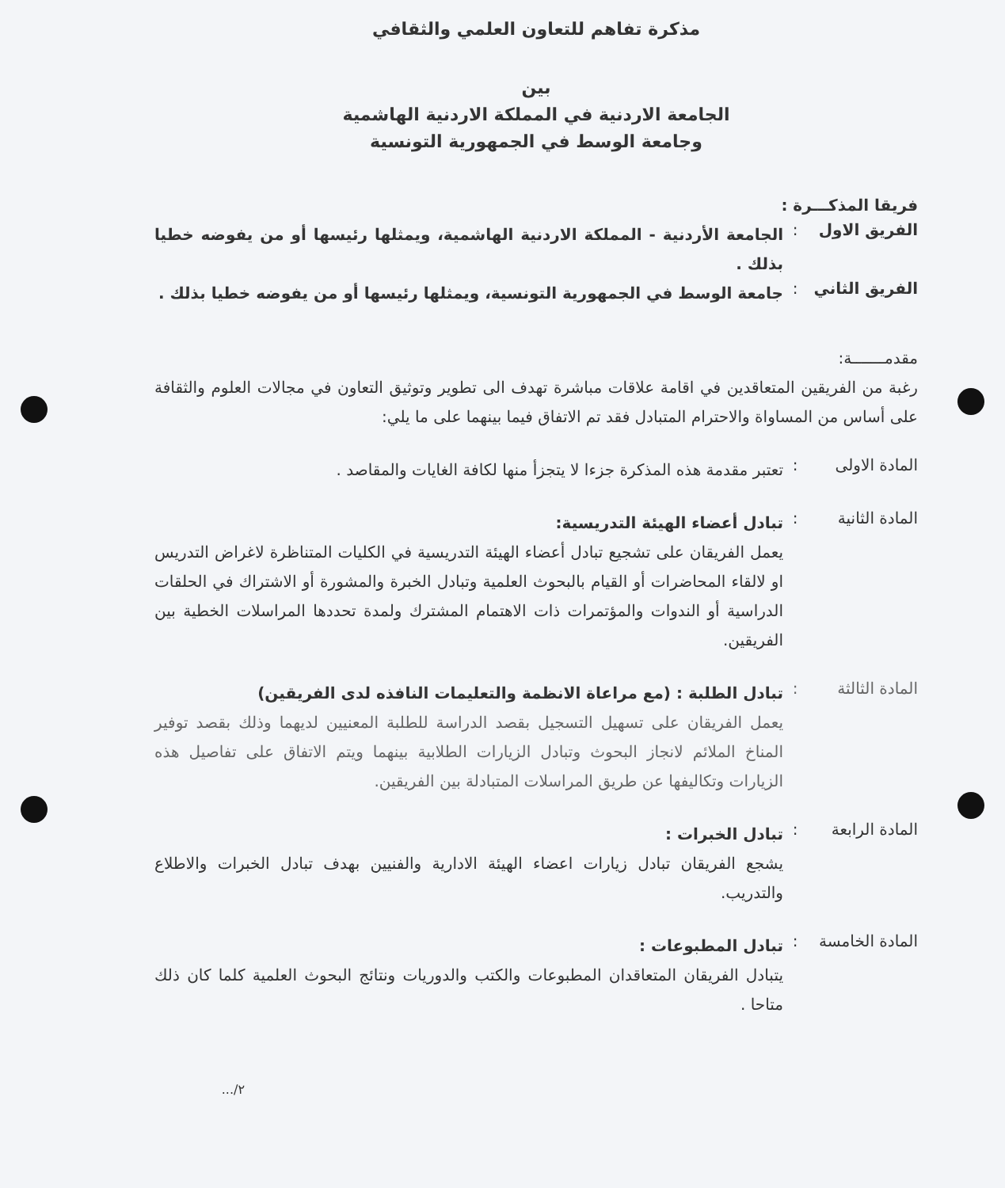مذكرة تفاهم للتعاون العلمي والثقافي
بين
الجامعة الاردنية في المملكة الاردنية الهاشمية
وجامعة الوسط في الجمهورية التونسية
فريقا المذكـــرة :
الفريق الاول
:
الجامعة الأردنية - المملكة الاردنية الهاشمية، ويمثلها رئيسها أو من يفوضه خطيا بذلك .
الفريق الثاني
:
جامعة الوسط في الجمهورية التونسية، ويمثلها رئيسها أو من يفوضه خطيا بذلك .
مقدمـــــــة:
رغبة من الفريقين المتعاقدين في اقامة علاقات مباشرة تهدف الى تطوير وتوثيق التعاون في مجالات العلوم والثقافة على أساس من المساواة والاحترام المتبادل فقد تم الاتفاق فيما بينهما على ما يلي:
المادة الاولى
:
تعتبر مقدمة هذه المذكرة جزءا لا يتجزأ منها لكافة الغايات والمقاصد .
المادة الثانية
:
تبادل أعضاء الهيئة التدريسية:
يعمل الفريقان على تشجيع تبادل أعضاء الهيئة التدريسية في الكليات المتناظرة لاغراض التدريس او لالقاء المحاضرات أو القيام بالبحوث العلمية وتبادل الخبرة والمشورة أو الاشتراك في الحلقات الدراسية أو الندوات والمؤتمرات ذات الاهتمام المشترك ولمدة تحددها المراسلات الخطية بين الفريقين.
المادة الثالثة
:
تبادل الطلبة : (مع مراعاة الانظمة والتعليمات النافذه لدى الفريقين)
يعمل الفريقان على تسهيل التسجيل بقصد الدراسة للطلبة المعنيين لديهما وذلك بقصد توفير المناخ الملائم لانجاز البحوث وتبادل الزيارات الطلابية بينهما ويتم الاتفاق على تفاصيل هذه الزيارات وتكاليفها عن طريق المراسلات المتبادلة بين الفريقين.
المادة الرابعة
:
تبادل الخبرات :
يشجع الفريقان تبادل زيارات اعضاء الهيئة الادارية والفنيين بهدف تبادل الخبرات والاطلاع والتدريب.
المادة الخامسة
:
تبادل المطبوعات :
يتبادل الفريقان المتعاقدان المطبوعات والكتب والدوريات ونتائج البحوث العلمية كلما كان ذلك متاحا .
٢/...